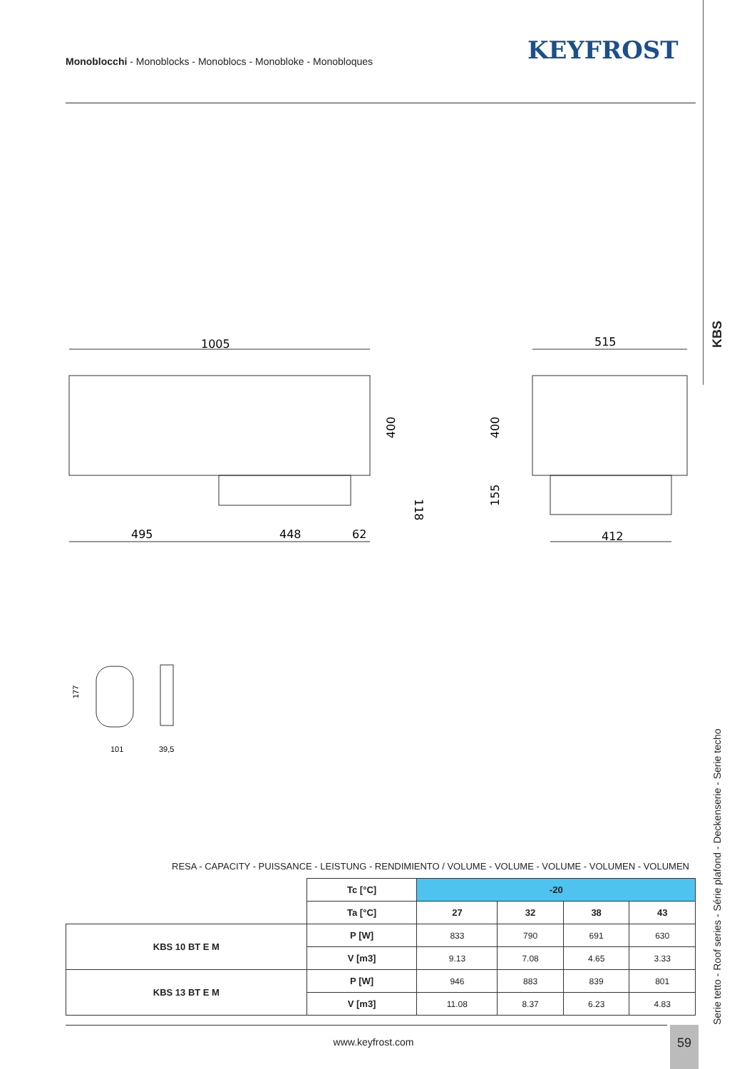Monoblocchi - Monoblocks - Monoblocs - Monobloke - Monobloques
KEYFROST
KBS
1005
495
448
62
400
118
515
400
155
412
177
101
39,5
RESA - CAPACITY - PUISSANCE - LEISTUNG - RENDIMIENTO / VOLUME - VOLUME - VOLUME - VOLUMEN - VOLUMEN
| | Tc [°C] | -20 | | | |
| | Ta [°C] | 27 | 32 | 38 | 43 |
| KBS 10 BT E M | P [W] | 833 | 790 | 691 | 630 |
| | V [m3] | 9.13 | 7.08 | 4.65 | 3.33 |
| KBS 13 BT E M | P [W] | 946 | 883 | 839 | 801 |
| | V [m3] | 11.08 | 8.37 | 6.23 | 4.83 |
Serie tetto - Roof series - Série plafond - Deckenserie - Serie techo
www.keyfrost.com
59